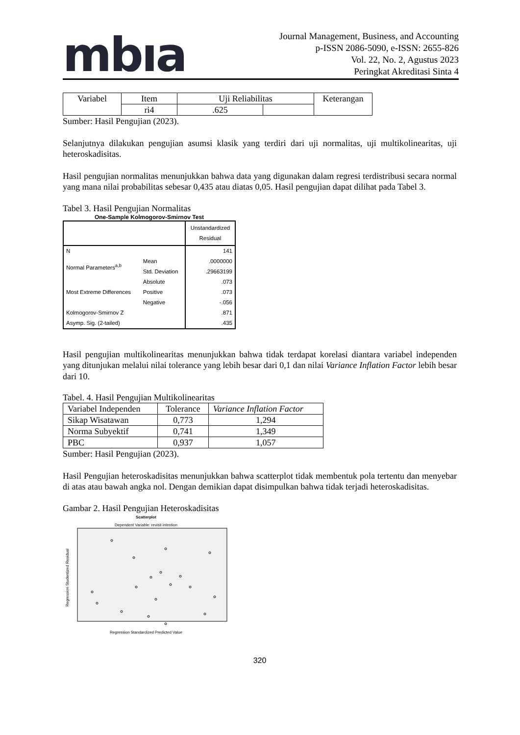mbıa
Journal Management, Business, and Accounting
p-ISSN 2086-5090, e-ISSN: 2655-826
Vol. 22, No. 2, Agustus 2023
Peringkat Akreditasi Sinta 4
| Variabel | Item | Uji Reliabilitas | | Keterangan |
| | ri4 | .625 | | |
Sumber: Hasil Pengujian (2023).
Selanjutnya dilakukan pengujian asumsi klasik yang terdiri dari uji normalitas, uji multikolinearitas, uji heteroskadisitas.
Hasil pengujian normalitas menunjukkan bahwa data yang digunakan dalam regresi terdistribusi secara normal yang mana nilai probabilitas sebesar 0,435 atau diatas 0,05. Hasil pengujian dapat dilihat pada Tabel 3.
Tabel 3. Hasil Pengujian Normalitas
One-Sample Kolmogorov-Smirnov Test
| | | Unstandardized Residual |
| N | | 141 |
| Normal Parameters<sup>a,b</sup> | Mean | .0000000 |
| | Std. Deviation | .29663199 |
| Most Extreme Differences | Absolute | .073 |
| | Positive | .073 |
| | Negative | -.056 |
| Kolmogorov-Smirnov Z | | .871 |
| Asymp. Sig. (2-tailed) | | .435 |
Hasil pengujian multikolinearitas menunjukkan bahwa tidak terdapat korelasi diantara variabel independen yang ditunjukan melalui nilai tolerance yang lebih besar dari 0,1 dan nilai Variance Inflation Factor lebih besar dari 10.
Tabel. 4. Hasil Pengujian Multikolinearitas
| Variabel Independen | Tolerance | Variance Inflation Factor |
| Sikap Wisatawan | 0,773 | 1,294 |
| Norma Subyektif | 0,741 | 1,349 |
| PBC | 0,937 | 1,057 |
Sumber: Hasil Pengujian (2023).
Hasil Pengujian heteroskadisitas menunjukkan bahwa scatterplot tidak membentuk pola tertentu dan menyebar di atas atau bawah angka nol. Dengan demikian dapat disimpulkan bahwa tidak terjadi heteroskadisitas.
Gambar 2. Hasil Pengujian Heteroskadisitas
Scatterplot
Dependent Variable: revisit intention
Regression Standardized Predicted Value
Regression Studentized Residual
320